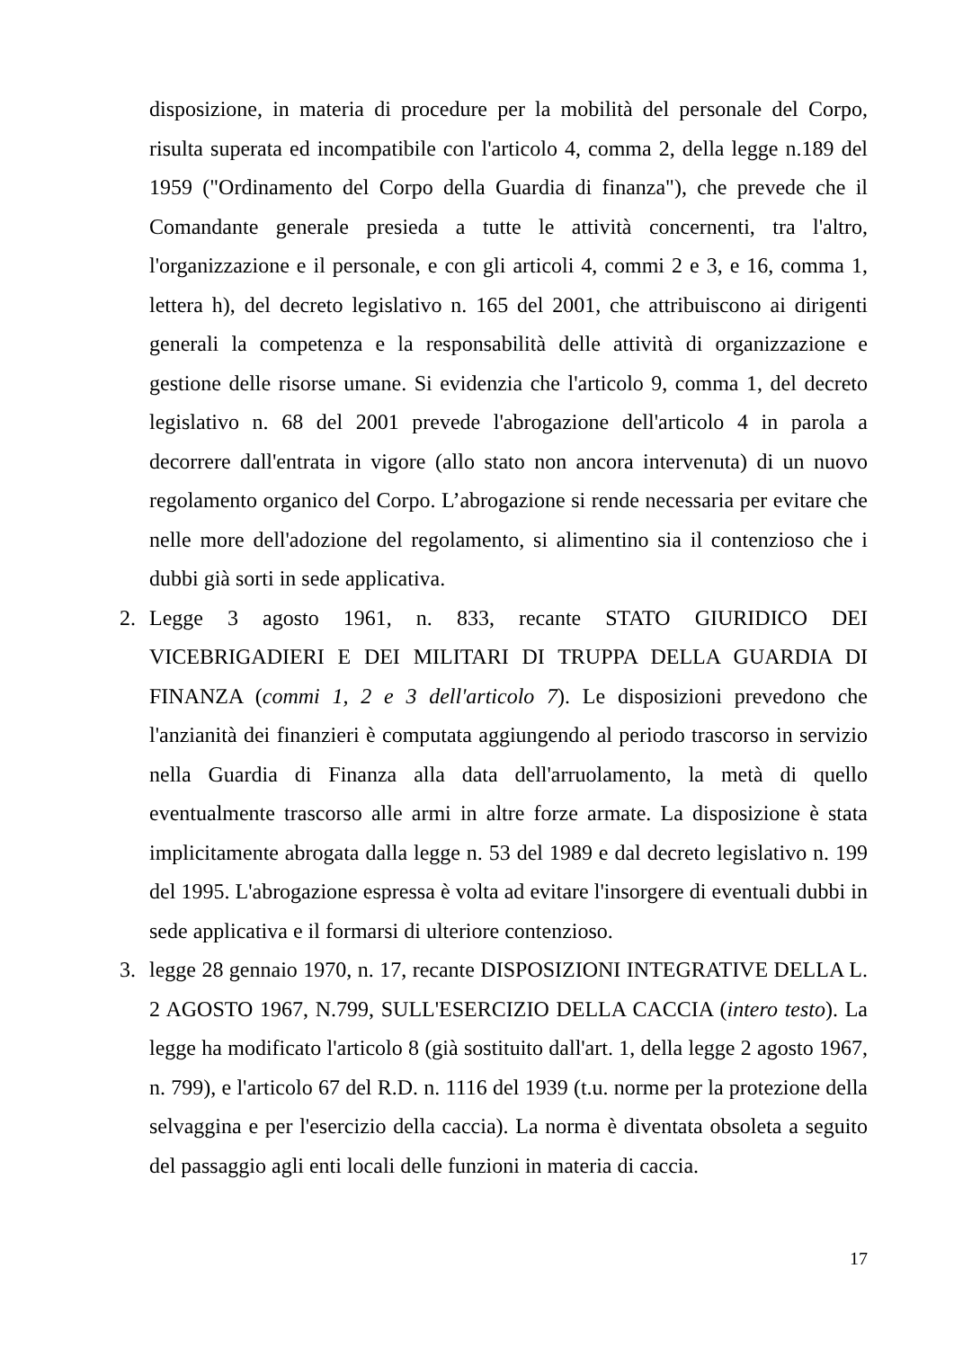disposizione, in materia di procedure per la mobilità del personale del Corpo, risulta superata ed incompatibile con l'articolo 4, comma 2, della legge n.189 del 1959 ("Ordinamento del Corpo della Guardia di finanza"), che prevede che il Comandante generale presieda a tutte le attività concernenti, tra l'altro, l'organizzazione e il personale, e con gli articoli 4, commi 2 e 3, e 16, comma 1, lettera h), del decreto legislativo n. 165 del 2001, che attribuiscono ai dirigenti generali la competenza e la responsabilità delle attività di organizzazione e gestione delle risorse umane. Si evidenzia che l'articolo 9, comma 1, del decreto legislativo n. 68 del 2001 prevede l'abrogazione dell'articolo 4 in parola a decorrere dall'entrata in vigore (allo stato non ancora intervenuta) di un nuovo regolamento organico del Corpo. L’abrogazione si rende necessaria per evitare che nelle more dell'adozione del regolamento, si alimentino sia il contenzioso che i dubbi già sorti in sede applicativa.
2. Legge 3 agosto 1961, n. 833, recante STATO GIURIDICO DEI VICEBRIGADIERI E DEI MILITARI DI TRUPPA DELLA GUARDIA DI FINANZA (commi 1, 2 e 3 dell'articolo 7). Le disposizioni prevedono che l'anzianità dei finanzieri è computata aggiungendo al periodo trascorso in servizio nella Guardia di Finanza alla data dell'arruolamento, la metà di quello eventualmente trascorso alle armi in altre forze armate. La disposizione è stata implicitamente abrogata dalla legge n. 53 del 1989 e dal decreto legislativo n. 199 del 1995. L'abrogazione espressa è volta ad evitare l'insorgere di eventuali dubbi in sede applicativa e il formarsi di ulteriore contenzioso.
3. legge 28 gennaio 1970, n. 17, recante DISPOSIZIONI INTEGRATIVE DELLA L. 2 AGOSTO 1967, N.799, SULL'ESERCIZIO DELLA CACCIA (intero testo). La legge ha modificato l'articolo 8 (già sostituito dall'art. 1, della legge 2 agosto 1967, n. 799), e l'articolo 67 del R.D. n. 1116 del 1939 (t.u. norme per la protezione della selvaggina e per l'esercizio della caccia). La norma è diventata obsoleta a seguito del passaggio agli enti locali delle funzioni in materia di caccia.
17